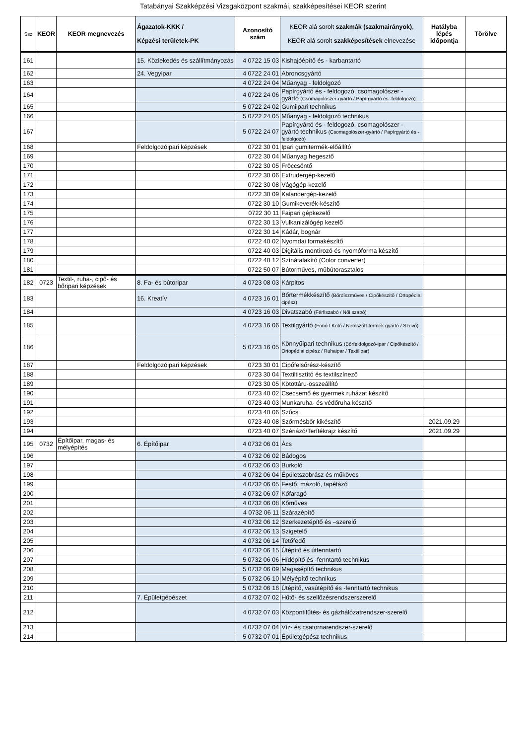Tatabányai Szakképzési Vizsgaközpont szakmái, szakképesítései KEOR szerint
| Ssz | KEOR | KEOR megnevezés | Ágazatok-KKK / Képzési területek-PK | Azonosító szám | KEOR alá sorolt szakmák (szakmairányok) , KEOR alá sorolt szakképesítések elnevezése | Hatályba lépés időpontja | Törölve |
| --- | --- | --- | --- | --- | --- | --- | --- |
| 161 | | | 15. Közlekedés és szállítmányozás | 4 0722 15 03 | Kishajóépítő és - karbantartó | | |
| 162 | | | 24. Vegyipar | 4 0722 24 01 | Abroncsgyártó | | |
| 163 | | | | 4 0722 24 04 | Műanyag - feldolgozó | | |
| 164 | | | | 4 0722 24 06 | Papírgyártó és - feldogozó, csomagolószer - gyártó (Csomagolószer-gyártó / Papírgyártó és -feldolgozó) | | |
| 165 | | | | 5 0722 24 02 | Gumiipari technikus | | |
| 166 | | | | 5 0722 24 05 | Műanyag - feldolgozó technikus | | |
| 167 | | | | 5 0722 24 07 | Papírgyártó és - feldogozó, csomagolószer - gyártó technikus (Csomagolószer-gyártó / Papírgyártó és -feldolgozó) | | |
| 168 | | | Feldolgozóipari képzések | 0722 30 01 | Ipari gumitermék-előállító | | |
| 169 | | | | 0722 30 04 | Műanyag hegesztő | | |
| 170 | | | | 0722 30 05 | Fröccsöntő | | |
| 171 | | | | 0722 30 06 | Extrudergép-kezelő | | |
| 172 | | | | 0722 30 08 | Vágógép-kezelő | | |
| 173 | | | | 0722 30 09 | Kalandergép-kezelő | | |
| 174 | | | | 0722 30 10 | Gumikeverék-készítő | | |
| 175 | | | | 0722 30 11 | Faipari gépkezelő | | |
| 176 | | | | 0722 30 13 | Vulkanizálógép kezelő | | |
| 177 | | | | 0722 30 14 | Kádár, bognár | | |
| 178 | | | | 0722 40 02 | Nyomdai formakészítő | | |
| 179 | | | | 0722 40 03 | Digitális montírozó és nyomóforma készítő | | |
| 180 | | | | 0722 40 12 | Színátalakító (Color converter) | | |
| 181 | | | | 0722 50 07 | Bútorműves, műbútorasztalos | | |
| 182 | 0723 | Textil-, ruha-, cipő- és bőripari képzések | 8. Fa- és bútoripar | 4 0723 08 03 | Kárpitos | | |
| 183 | | | 16. Kreatív | 4 0723 16 01 | Bőrtermékkészítő (Bőrdíszműves / Cipőkészítő / Ortopédiai cipész) | | |
| 184 | | | | 4 0723 16 03 | Divatszabó (Férfiszabó / Női szabó) | | |
| 185 | | | | 4 0723 16 06 | Textilgyártó (Fonó / Kötő / Nemszőtt-termék gyártó / Szövő) | | |
| 186 | | | | 5 0723 16 05 | Könnyűipari technikus (Bőrfeldolgozó-ipar / Cipőkészítő / Ortopédiai cipész / Ruhaipar / Textilipar) | | |
| 187 | | | Feldolgozóipari képzések | 0723 30 01 | Cipőfelsőrész-készítő | | |
| 188 | | | | 0723 30 04 | Textiltisztító és textilszínező | | |
| 189 | | | | 0723 30 05 | Kötöttáru-összeállító | | |
| 190 | | | | 0723 40 02 | Csecsemő és gyermek ruházat készítő | | |
| 191 | | | | 0723 40 03 | Munkaruha- és védőruha készítő | | |
| 192 | | | | 0723 40 06 | Szűcs | | |
| 193 | | | | 0723 40 08 | Szőrmésbőr kikészítő | 2021.09.29 | |
| 194 | | | | 0723 40 07 | Szériázó/Terítékrajz készítő | 2021.09.29 | |
| 195 | 0732 | Építőipar, magas- és mélyépítés | 6. Építőipar | 4 0732 06 01 | Ács | | |
| 196 | | | | 4 0732 06 02 | Bádogos | | |
| 197 | | | | 4 0732 06 03 | Burkoló | | |
| 198 | | | | 4 0732 06 04 | Épületszobrász és műköves | | |
| 199 | | | | 4 0732 06 05 | Festő, mázoló, tapétázó | | |
| 200 | | | | 4 0732 06 07 | Kőfaragó | | |
| 201 | | | | 4 0732 06 08 | Kőműves | | |
| 202 | | | | 4 0732 06 11 | Szárazépítő | | |
| 203 | | | | 4 0732 06 12 | Szerkezetépítő és –szerelő | | |
| 204 | | | | 4 0732 06 13 | Szigetelő | | |
| 205 | | | | 4 0732 06 14 | Tetőfedő | | |
| 206 | | | | 4 0732 06 15 | Útépítő és útfenntartó | | |
| 207 | | | | 5 0732 06 06 | Hídépítő és -fenntartó technikus | | |
| 208 | | | | 5 0732 06 09 | Magasépítő technikus | | |
| 209 | | | | 5 0732 06 10 | Mélyépítő technikus | | |
| 210 | | | | 5 0732 06 16 | Útépítő, vasútépítő és -fenntartó technikus | | |
| 211 | | | 7. Épületgépészet | 4 0732 07 02 | Hűtő- és szellőzésrendszerszerelő | | |
| 212 | | | | 4 0732 07 03 | Központifűtés- és gázhálózatrendszer-szerelő | | |
| 213 | | | | 4 0732 07 04 | Víz- és csatornarendszer-szerelő | | |
| 214 | | | | 5 0732 07 01 | Épületgépész technikus | | |